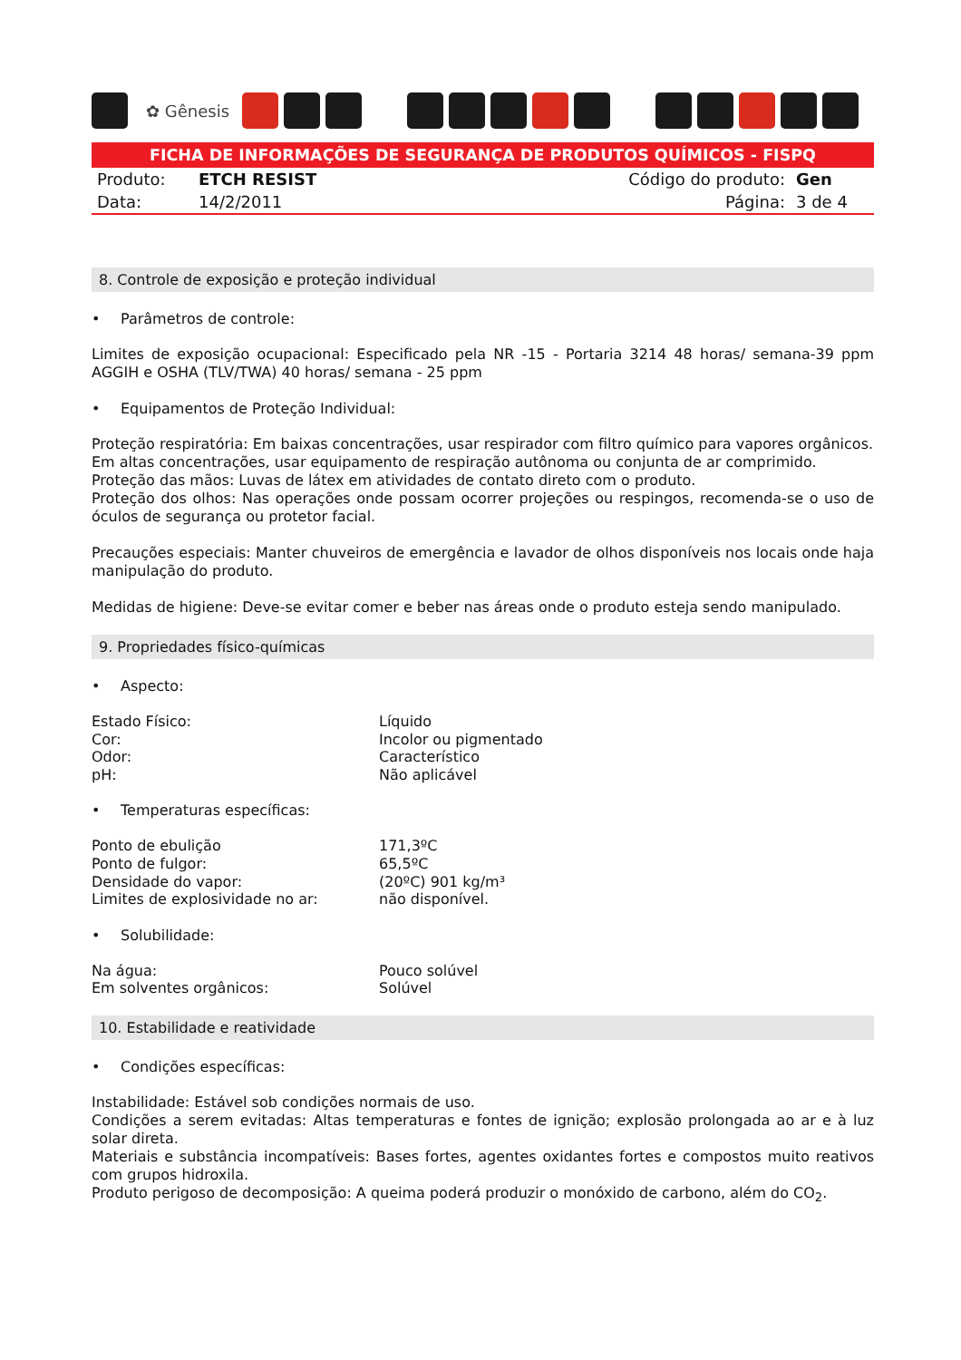✿ Gênesis
FICHA DE INFORMAÇÕES DE SEGURANÇA DE PRODUTOS QUÍMICOS - FISPQ
| Produto: | ETCH RESIST | Código do produto: | Gen |
| Data: | 14/2/2011 | Página: | 3 de 4 |
8. Controle de exposição e proteção individual
• Parâmetros de controle:
Limites de exposição ocupacional: Especificado pela NR -15 - Portaria 3214 48 horas/ semana-39 ppm AGGIH e OSHA (TLV/TWA) 40 horas/ semana - 25 ppm
• Equipamentos de Proteção Individual:
Proteção respiratória: Em baixas concentrações, usar respirador com filtro químico para vapores orgânicos.
Em altas concentrações, usar equipamento de respiração autônoma ou conjunta de ar comprimido.
Proteção das mãos: Luvas de látex em atividades de contato direto com o produto.
Proteção dos olhos: Nas operações onde possam ocorrer projeções ou respingos, recomenda-se o uso de óculos de segurança ou protetor facial.
Precauções especiais: Manter chuveiros de emergência e lavador de olhos disponíveis nos locais onde haja manipulação do produto.
Medidas de higiene: Deve-se evitar comer e beber nas áreas onde o produto esteja sendo manipulado.
9. Propriedades físico-químicas
• Aspecto:
| Estado Físico: | Líquido |
| Cor: | Incolor ou pigmentado |
| Odor: | Característico |
| pH: | Não aplicável |
• Temperaturas específicas:
| Ponto de ebulição | 171,3ºC |
| Ponto de fulgor: | 65,5ºC |
| Densidade do vapor: | (20ºC) 901 kg/m³ |
| Limites de explosividade no ar: | não disponível. |
• Solubilidade:
| Na água: | Pouco solúvel |
| Em solventes orgânicos: | Solúvel |
10. Estabilidade e reatividade
• Condições específicas:
Instabilidade: Estável sob condições normais de uso.
Condições a serem evitadas: Altas temperaturas e fontes de ignição; explosão prolongada ao ar e à luz solar direta.
Materiais e substância incompatíveis: Bases fortes, agentes oxidantes fortes e compostos muito reativos com grupos hidroxila.
Produto perigoso de decomposição: A queima poderá produzir o monóxido de carbono, além do CO<sub>2</sub>.